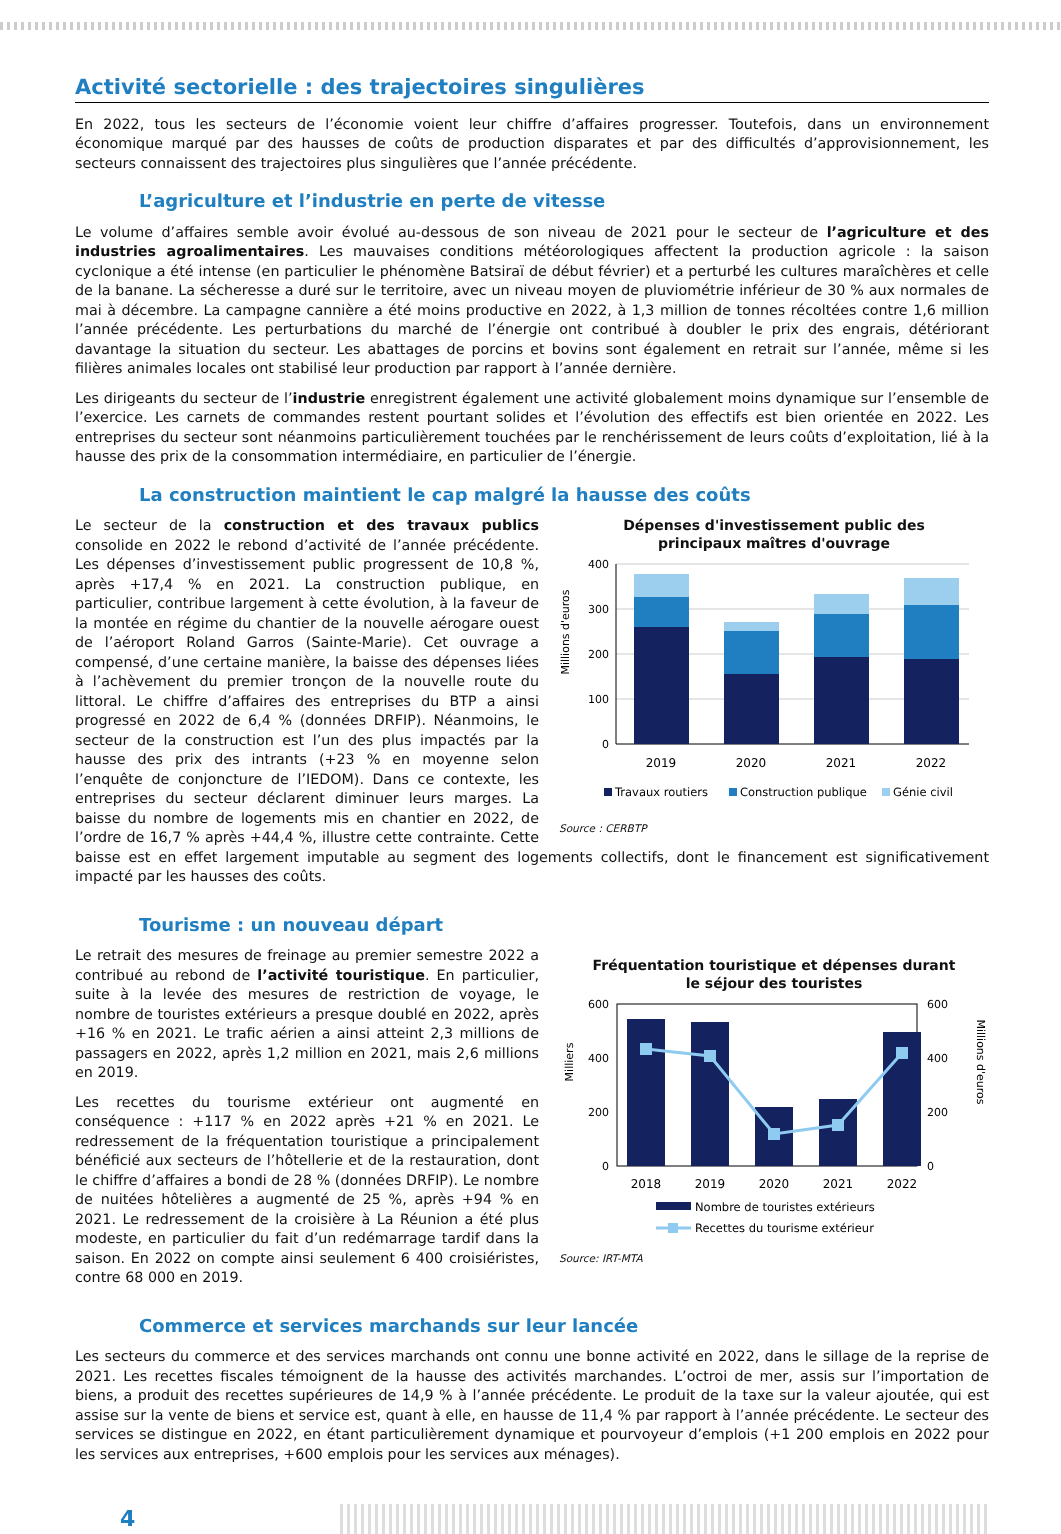Activité sectorielle : des trajectoires singulières
En 2022, tous les secteurs de l’économie voient leur chiffre d’affaires progresser. Toutefois, dans un environnement économique marqué par des hausses de coûts de production disparates et par des difficultés d’approvisionnement, les secteurs connaissent des trajectoires plus singulières que l’année précédente.
L’agriculture et l’industrie en perte de vitesse
Le volume d’affaires semble avoir évolué au-dessous de son niveau de 2021 pour le secteur de l’agriculture et des industries agroalimentaires. Les mauvaises conditions météorologiques affectent la production agricole : la saison cyclonique a été intense (en particulier le phénomène Batsiraï de début février) et a perturbé les cultures maraîchères et celle de la banane. La sécheresse a duré sur le territoire, avec un niveau moyen de pluviométrie inférieur de 30 % aux normales de mai à décembre. La campagne cannière a été moins productive en 2022, à 1,3 million de tonnes récoltées contre 1,6 million l’année précédente. Les perturbations du marché de l’énergie ont contribué à doubler le prix des engrais, détériorant davantage la situation du secteur. Les abattages de porcins et bovins sont également en retrait sur l’année, même si les filières animales locales ont stabilisé leur production par rapport à l’année dernière.
Les dirigeants du secteur de l’industrie enregistrent également une activité globalement moins dynamique sur l’ensemble de l’exercice. Les carnets de commandes restent pourtant solides et l’évolution des effectifs est bien orientée en 2022. Les entreprises du secteur sont néanmoins particulièrement touchées par le renchérissement de leurs coûts d’exploitation, lié à la hausse des prix de la consommation intermédiaire, en particulier de l’énergie.
La construction maintient le cap malgré la hausse des coûts
Dépenses d'investissement public des
principaux maîtres d'ouvrage
Millions d'euros
400
300
200
100
0
2019
2020
2021
2022
Travaux routiers
Construction publique
Génie civil
Source : CERBTP
Le secteur de la construction et des travaux publics consolide en 2022 le rebond d’activité de l’année précédente. Les dépenses d’investissement public progressent de 10,8 %, après +17,4 % en 2021. La construction publique, en particulier, contribue largement à cette évolution, à la faveur de la montée en régime du chantier de la nouvelle aérogare ouest de l’aéroport Roland Garros (Sainte-Marie). Cet ouvrage a compensé, d’une certaine manière, la baisse des dépenses liées à l’achèvement du premier tronçon de la nouvelle route du littoral. Le chiffre d’affaires des entreprises du BTP a ainsi progressé en 2022 de 6,4 % (données DRFIP). Néanmoins, le secteur de la construction est l’un des plus impactés par la hausse des prix des intrants (+23 % en moyenne selon l’enquête de conjoncture de l’IEDOM). Dans ce contexte, les entreprises du secteur déclarent diminuer leurs marges. La baisse du nombre de logements mis en chantier en 2022, de l’ordre de 16,7 % après +44,4 %, illustre cette contrainte. Cette baisse est en effet largement imputable au segment des logements collectifs, dont le financement est significativement impacté par les hausses des coûts.
Tourisme : un nouveau départ
Fréquentation touristique et dépenses durant
le séjour des touristes
Milliers
Millions d'euros
600
400
200
0
600
400
200
0
2018
2019
2020
2021
2022
Nombre de touristes extérieurs
Recettes du tourisme extérieur
Source: IRT-MTA
Le retrait des mesures de freinage au premier semestre 2022 a contribué au rebond de l’activité touristique. En particulier, suite à la levée des mesures de restriction de voyage, le nombre de touristes extérieurs a presque doublé en 2022, après +16 % en 2021. Le trafic aérien a ainsi atteint 2,3 millions de passagers en 2022, après 1,2 million en 2021, mais 2,6 millions en 2019.
Les recettes du tourisme extérieur ont augmenté en conséquence : +117 % en 2022 après +21 % en 2021. Le redressement de la fréquentation touristique a principalement bénéficié aux secteurs de l’hôtellerie et de la restauration, dont le chiffre d’affaires a bondi de 28 % (données DRFIP). Le nombre de nuitées hôtelières a augmenté de 25 %, après +94 % en 2021. Le redressement de la croisière à La Réunion a été plus modeste, en particulier du fait d’un redémarrage tardif dans la saison. En 2022 on compte ainsi seulement 6 400 croisiéristes, contre 68 000 en 2019.
Commerce et services marchands sur leur lancée
Les secteurs du commerce et des services marchands ont connu une bonne activité en 2022, dans le sillage de la reprise de 2021. Les recettes fiscales témoignent de la hausse des activités marchandes. L’octroi de mer, assis sur l’importation de biens, a produit des recettes supérieures de 14,9 % à l’année précédente. Le produit de la taxe sur la valeur ajoutée, qui est assise sur la vente de biens et service est, quant à elle, en hausse de 11,4 % par rapport à l’année précédente. Le secteur des services se distingue en 2022, en étant particulièrement dynamique et pourvoyeur d’emplois (+1 200 emplois en 2022 pour les services aux entreprises, +600 emplois pour les services aux ménages).
4